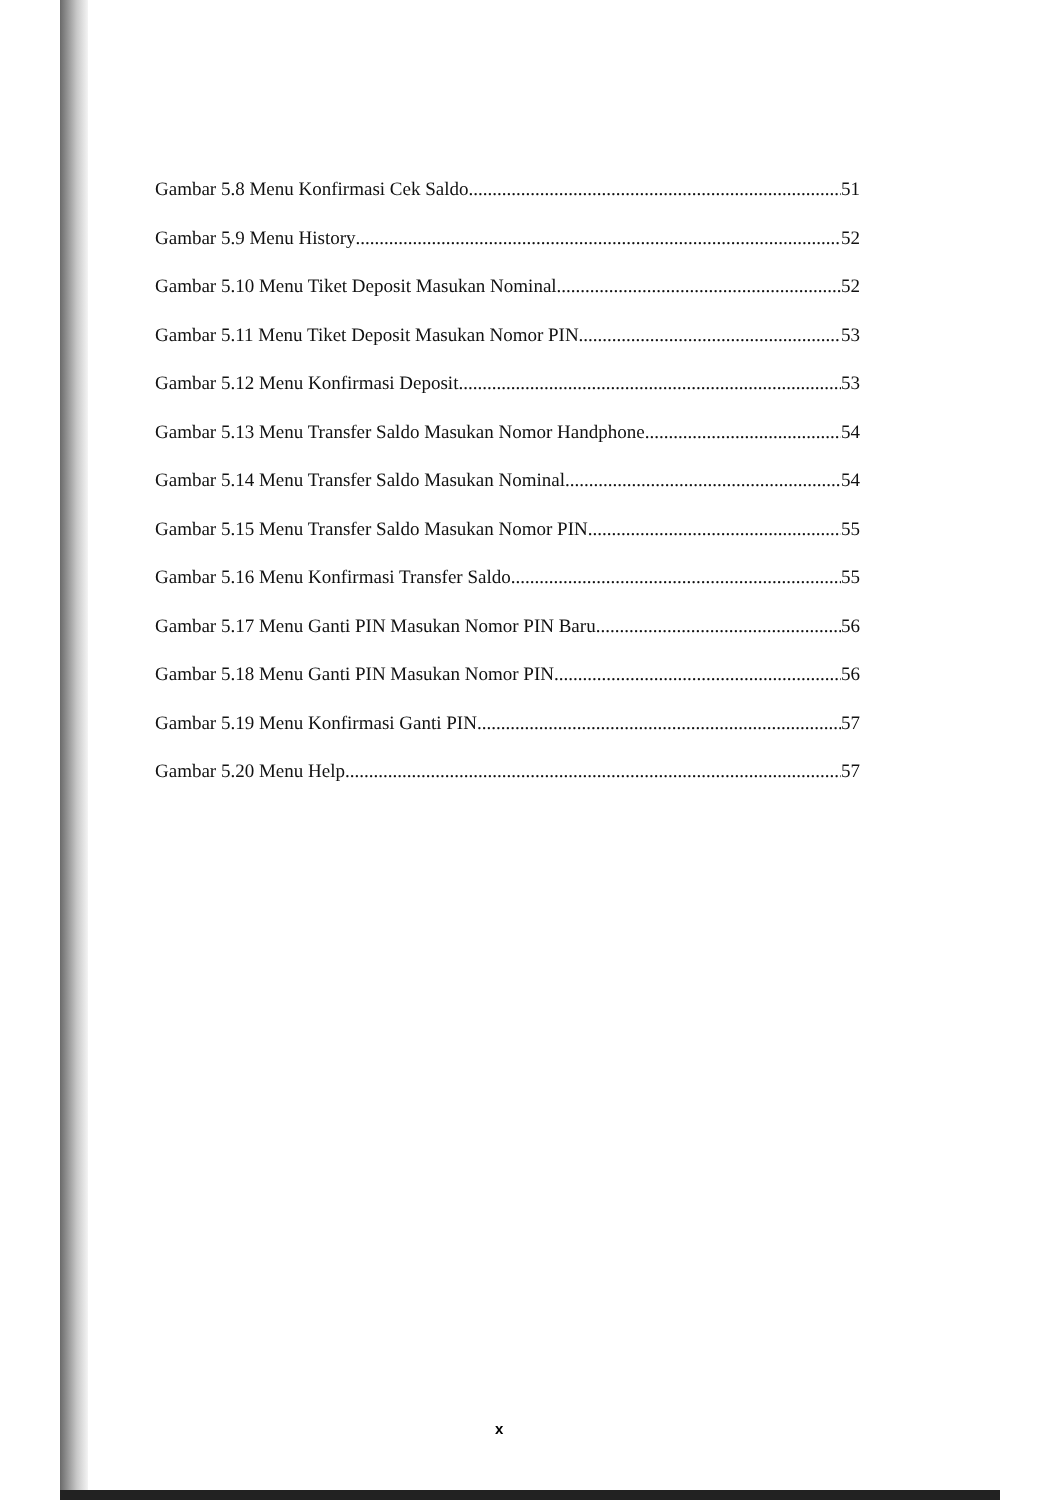Gambar 5.8 Menu Konfirmasi Cek Saldo 51
Gambar 5.9 Menu History 52
Gambar 5.10 Menu Tiket Deposit Masukan Nominal 52
Gambar 5.11 Menu Tiket Deposit Masukan Nomor PIN 53
Gambar 5.12 Menu Konfirmasi Deposit 53
Gambar 5.13 Menu Transfer Saldo Masukan Nomor Handphone 54
Gambar 5.14 Menu Transfer Saldo Masukan Nominal 54
Gambar 5.15 Menu Transfer Saldo Masukan Nomor PIN 55
Gambar 5.16 Menu Konfirmasi Transfer Saldo 55
Gambar 5.17 Menu Ganti PIN Masukan Nomor PIN Baru 56
Gambar 5.18 Menu Ganti PIN Masukan Nomor PIN 56
Gambar 5.19 Menu Konfirmasi Ganti PIN 57
Gambar 5.20 Menu Help 57
x